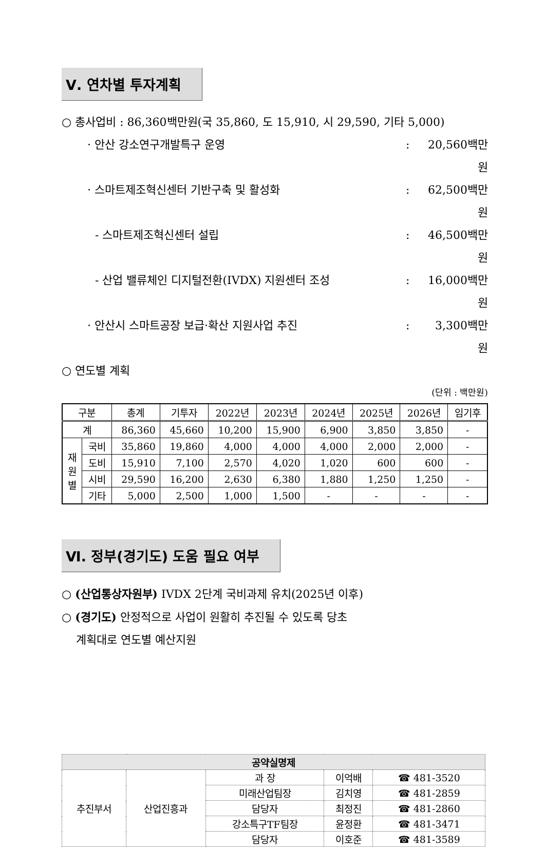Ⅴ. 연차별 투자계획
○ 총사업비 : 86,360백만원(국 35,860, 도 15,910, 시 29,590, 기타 5,000)
· 안산 강소연구개발특구 운영: 20,560백만원
· 스마트제조혁신센터 기반구축 및 활성화: 62,500백만원
- 스마트제조혁신센터 설립: 46,500백만원
- 산업 밸류체인 디지털전환(IVDX) 지원센터 조성: 16,000백만원
· 안산시 스마트공장 보급·확산 지원사업 추진: 3,300백만원
○ 연도별 계획
(단위 : 백만원)
| 구분 | | 총계 | 기투자 | 2022년 | 2023년 | 2024년 | 2025년 | 2026년 | 임기후 |
| --- | --- | --- | --- | --- | --- | --- | --- | --- | --- |
| 계 | | 86,360 | 45,660 | 10,200 | 15,900 | 6,900 | 3,850 | 3,850 | - |
| 재 원 별 | 국비 | 35,860 | 19,860 | 4,000 | 4,000 | 4,000 | 2,000 | 2,000 | - |
| | 도비 | 15,910 | 7,100 | 2,570 | 4,020 | 1,020 | 600 | 600 | - |
| | 시비 | 29,590 | 16,200 | 2,630 | 6,380 | 1,880 | 1,250 | 1,250 | - |
| | 기타 | 5,000 | 2,500 | 1,000 | 1,500 | - | - | - | - |
Ⅵ. 정부(경기도) 도움 필요 여부
○ (산업통상자원부) IVDX 2단계 국비과제 유치(2025년 이후)
○ (경기도) 안정적으로 사업이 원활히 추진될 수 있도록 당초
계획대로 연도별 예산지원
| 공약실명제 | | | | |
| 추진부서 | 산업진흥과 | 과 장 | 이억배 | ☎ 481-3520 |
| | | 미래산업팀장 | 김치영 | ☎ 481-2859 |
| | | 담당자 | 최정진 | ☎ 481-2860 |
| | | 강소특구TF팀장 | 윤정환 | ☎ 481-3471 |
| | | 담당자 | 이호준 | ☎ 481-3589 |